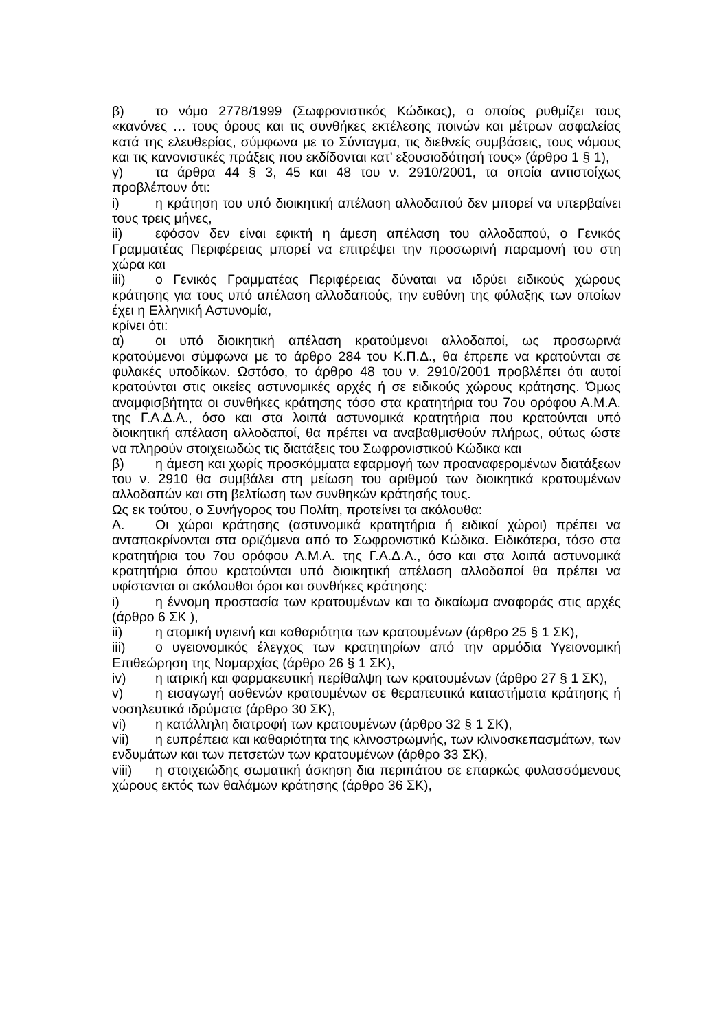β) το νόμο 2778/1999 (Σωφρονιστικός Κώδικας), ο οποίος ρυθμίζει τους «κανόνες … τους όρους και τις συνθήκες εκτέλεσης ποινών και μέτρων ασφαλείας κατά της ελευθερίας, σύμφωνα με το Σύνταγμα, τις διεθνείς συμβάσεις, τους νόμους και τις κανονιστικές πράξεις που εκδίδονται κατ’ εξουσιοδότησή τους» (άρθρο 1 § 1),
γ) τα άρθρα 44 § 3, 45 και 48 του ν. 2910/2001, τα οποία αντιστοίχως προβλέπουν ότι:
i) η κράτηση του υπό διοικητική απέλαση αλλοδαπού δεν μπορεί να υπερβαίνει τους τρεις μήνες,
ii) εφόσον δεν είναι εφικτή η άμεση απέλαση του αλλοδαπού, ο Γενικός Γραμματέας Περιφέρειας μπορεί να επιτρέψει την προσωρινή παραμονή του στη χώρα και
iii) ο Γενικός Γραμματέας Περιφέρειας δύναται να ιδρύει ειδικούς χώρους κράτησης για τους υπό απέλαση αλλοδαπούς, την ευθύνη της φύλαξης των οποίων έχει η Ελληνική Αστυνομία,
κρίνει ότι:
α) οι υπό διοικητική απέλαση κρατούμενοι αλλοδαποί, ως προσωρινά κρατούμενοι σύμφωνα με το άρθρο 284 του Κ.Π.Δ., θα έπρεπε να κρατούνται σε φυλακές υποδίκων. Ωστόσο, το άρθρο 48 του ν. 2910/2001 προβλέπει ότι αυτοί κρατούνται στις οικείες αστυνομικές αρχές ή σε ειδικούς χώρους κράτησης. Όμως αναμφισβήτητα οι συνθήκες κράτησης τόσο στα κρατητήρια του 7ου ορόφου Α.Μ.Α. της Γ.Α.Δ.Α., όσο και στα λοιπά αστυνομικά κρατητήρια που κρατούνται υπό διοικητική απέλαση αλλοδαποί, θα πρέπει να αναβαθμισθούν πλήρως, ούτως ώστε να πληρούν στοιχειωδώς τις διατάξεις του Σωφρονιστικού Κώδικα και
β) η άμεση και χωρίς προσκόμματα εφαρμογή των προαναφερομένων διατάξεων του ν. 2910 θα συμβάλει στη μείωση του αριθμού των διοικητικά κρατουμένων αλλοδαπών και στη βελτίωση των συνθηκών κράτησής τους.
Ως εκ τούτου, ο Συνήγορος του Πολίτη, προτείνει τα ακόλουθα:
Α. Οι χώροι κράτησης (αστυνομικά κρατητήρια ή ειδικοί χώροι) πρέπει να ανταποκρίνονται στα οριζόμενα από το Σωφρονιστικό Κώδικα. Ειδικότερα, τόσο στα κρατητήρια του 7ου ορόφου Α.Μ.Α. της Γ.Α.Δ.Α., όσο και στα λοιπά αστυνομικά κρατητήρια όπου κρατούνται υπό διοικητική απέλαση αλλοδαποί θα πρέπει να υφίστανται οι ακόλουθοι όροι και συνθήκες κράτησης:
i) η έννομη προστασία των κρατουμένων και το δικαίωμα αναφοράς στις αρχές (άρθρο 6 ΣΚ ),
ii) η ατομική υγιεινή και καθαριότητα των κρατουμένων (άρθρο 25 § 1 ΣΚ),
iii) ο υγειονομικός έλεγχος των κρατητηρίων από την αρμόδια Υγειονομική Επιθεώρηση της Νομαρχίας (άρθρο 26 § 1 ΣΚ),
iv) η ιατρική και φαρμακευτική περίθαλψη των κρατουμένων (άρθρο 27 § 1 ΣΚ),
v) η εισαγωγή ασθενών κρατουμένων σε θεραπευτικά καταστήματα κράτησης ή νοσηλευτικά ιδρύματα (άρθρο 30 ΣΚ),
vi) η κατάλληλη διατροφή των κρατουμένων (άρθρο 32 § 1 ΣΚ),
vii) η ευπρέπεια και καθαριότητα της κλινοστρωμνής, των κλινοσκεπασμάτων, των ενδυμάτων και των πετσετών των κρατουμένων (άρθρο 33 ΣΚ),
viii) η στοιχειώδης σωματική άσκηση δια περιπάτου σε επαρκώς φυλασσόμενους χώρους εκτός των θαλάμων κράτησης (άρθρο 36 ΣΚ),